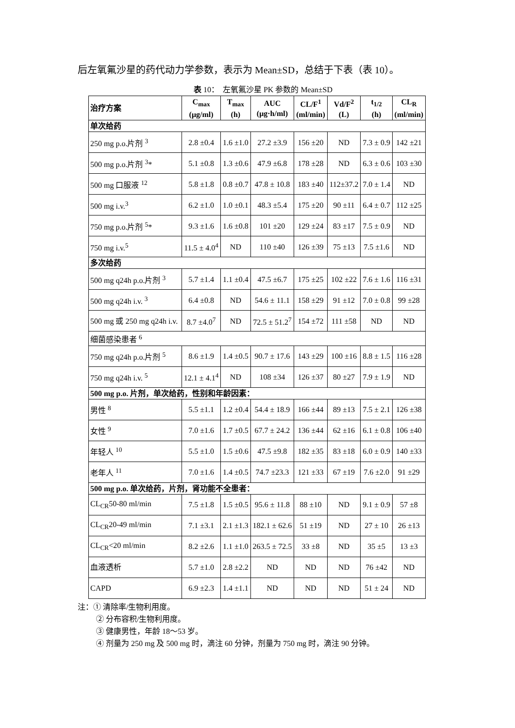后左氧氟沙星的药代动力学参数，表示为 Mean±SD，总结于下表（表 10）。
表 10： 左氧氟沙星 PK 参数的 Mean±SD
| 治疗方案 | C<sub>max</sub> (μg/ml) | T<sub>max</sub> (h) | AUC (μg·h/ml) | CL/F<sup>1</sup> (ml/min) | Vd/F<sup>2</sup> (L) | t<sub>1/2</sub> (h) | CL<sub>R</sub> (ml/min) |
| --- | --- | --- | --- | --- | --- | --- | --- |
| 单次给药 | | | | | | | |
| 250 mg p.o.片剂 <sup>3</sup> | 2.8 ±0.4 | 1.6 ±1.0 | 27.2 ±3.9 | 156 ±20 | ND | 7.3 ± 0.9 | 142 ±21 |
| 500 mg p.o.片剂 <sup>3</sup>* | 5.1 ±0.8 | 1.3 ±0.6 | 47.9 ±6.8 | 178 ±28 | ND | 6.3 ± 0.6 | 103 ±30 |
| 500 mg 口服液 <sup>12</sup> | 5.8 ±1.8 | 0.8 ±0.7 | 47.8 ± 10.8 | 183 ±40 | 112±37.2 | 7.0 ± 1.4 | ND |
| 500 mg i.v.<sup>3</sup> | 6.2 ±1.0 | 1.0 ±0.1 | 48.3 ±5.4 | 175 ±20 | 90 ±11 | 6.4 ± 0.7 | 112 ±25 |
| 750 mg p.o.片剂 <sup>5</sup>* | 9.3 ±1.6 | 1.6 ±0.8 | 101 ±20 | 129 ±24 | 83 ±17 | 7.5 ± 0.9 | ND |
| 750 mg i.v.<sup>5</sup> | 11.5 ± 4.0<sup>4</sup> | ND | 110 ±40 | 126 ±39 | 75 ±13 | 7.5 ±1.6 | ND |
| 多次给药 | | | | | | | |
| 500 mg q24h p.o.片剂 <sup>3</sup> | 5.7 ±1.4 | 1.1 ±0.4 | 47.5 ±6.7 | 175 ±25 | 102 ±22 | 7.6 ± 1.6 | 116 ±31 |
| 500 mg q24h i.v. <sup>3</sup> | 6.4 ±0.8 | ND | 54.6 ± 11.1 | 158 ±29 | 91 ±12 | 7.0 ± 0.8 | 99 ±28 |
| 500 mg 或 250 mg q24h i.v. | 8.7 ±4.0<sup>7</sup> | ND | 72.5 ± 51.2<sup>7</sup> | 154 ±72 | 111 ±58 | ND | ND |
| 细菌感染患者 <sup>6</sup> | | | | | | | |
| 750 mg q24h p.o.片剂 <sup>5</sup> | 8.6 ±1.9 | 1.4 ±0.5 | 90.7 ± 17.6 | 143 ±29 | 100 ±16 | 8.8 ± 1.5 | 116 ±28 |
| 750 mg q24h i.v. <sup>5</sup> | 12.1 ± 4.1<sup>4</sup> | ND | 108 ±34 | 126 ±37 | 80 ±27 | 7.9 ± 1.9 | ND |
| 500 mg p.o. 片剂，单次给药，性别和年龄因素： | | | | | | | |
| 男性 <sup>8</sup> | 5.5 ±1.1 | 1.2 ±0.4 | 54.4 ± 18.9 | 166 ±44 | 89 ±13 | 7.5 ± 2.1 | 126 ±38 |
| 女性 <sup>9</sup> | 7.0 ±1.6 | 1.7 ±0.5 | 67.7 ± 24.2 | 136 ±44 | 62 ±16 | 6.1 ± 0.8 | 106 ±40 |
| 年轻人 <sup>10</sup> | 5.5 ±1.0 | 1.5 ±0.6 | 47.5 ±9.8 | 182 ±35 | 83 ±18 | 6.0 ± 0.9 | 140 ±33 |
| 老年人 <sup>11</sup> | 7.0 ±1.6 | 1.4 ±0.5 | 74.7 ±23.3 | 121 ±33 | 67 ±19 | 7.6 ±2.0 | 91 ±29 |
| 500 mg p.o. 单次给药，片剂，肾功能不全患者： | | | | | | | |
| CL<sub>CR</sub>50-80 ml/min | 7.5 ±1.8 | 1.5 ±0.5 | 95.6 ± 11.8 | 88 ±10 | ND | 9.1 ± 0.9 | 57 ±8 |
| CL<sub>CR</sub>20-49 ml/min | 7.1 ±3.1 | 2.1 ±1.3 | 182.1 ± 62.6 | 51 ±19 | ND | 27 ± 10 | 26 ±13 |
| CL<sub>CR</sub><20 ml/min | 8.2 ±2.6 | 1.1 ±1.0 | 263.5 ± 72.5 | 33 ±8 | ND | 35 ±5 | 13 ±3 |
| 血液透析 | 5.7 ±1.0 | 2.8 ±2.2 | ND | ND | ND | 76 ±42 | ND |
| CAPD | 6.9 ±2.3 | 1.4 ±1.1 | ND | ND | ND | 51 ± 24 | ND |
注：① 清除率/生物利用度。
② 分布容积/生物利用度。
③ 健康男性，年龄 18～53 岁。
④ 剂量为 250 mg 及 500 mg 时，滴注 60 分钟，剂量为 750 mg 时，滴注 90 分钟。